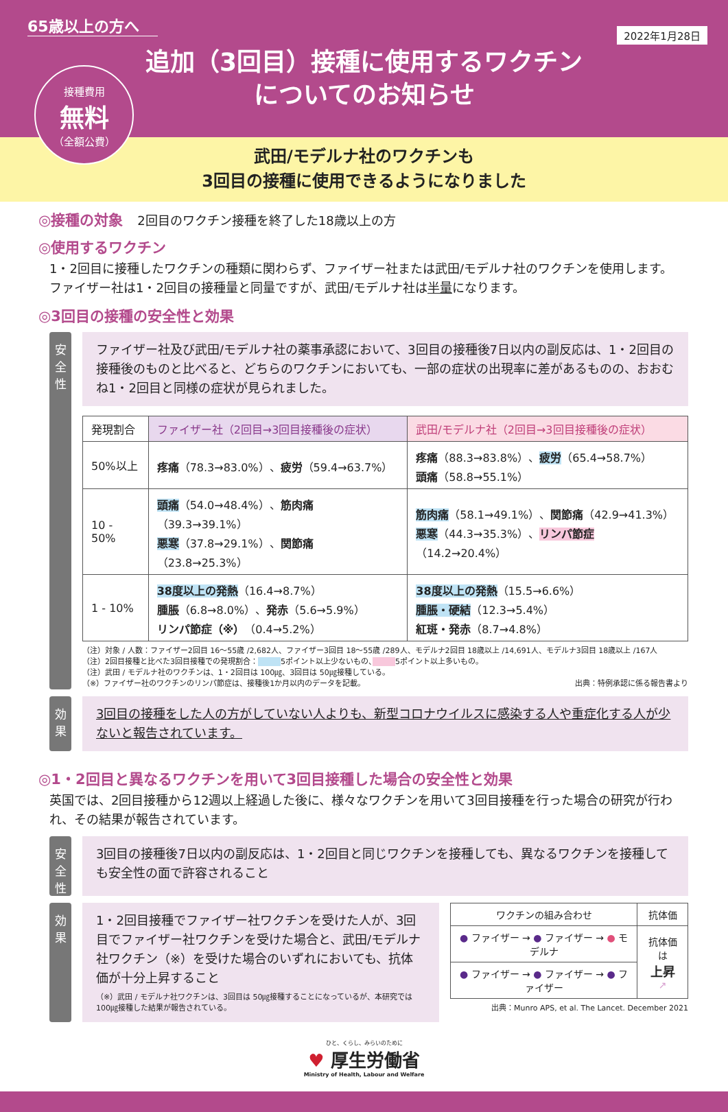65歳以上の方へ
2022年1月28日
接種費用 無料 （全額公費）
追加（3回目）接種に使用するワクチン
についてのお知らせ
武田/モデルナ社のワクチンも
3回目の接種に使用できるようになりました
◎接種の対象　2回目のワクチン接種を終了した18歳以上の方
◎使用するワクチン
1・2回目に接種したワクチンの種類に関わらず、ファイザー社または武田/モデルナ社のワクチンを使用します。ファイザー社は1・2回目の接種量と同量ですが、武田/モデルナ社は半量になります。
◎3回目の接種の安全性と効果
安全性
ファイザー社及び武田/モデルナ社の薬事承認において、3回目の接種後7日以内の副反応は、1・2回目の接種後のものと比べると、どちらのワクチンにおいても、一部の症状の出現率に差があるものの、おおむね1・2回目と同様の症状が見られました。
| 発現割合 | ファイザー社（2回目→3回目接種後の症状） | 武田/モデルナ社（2回目→3回目接種後の症状） |
| --- | --- | --- |
| 50%以上 | 疼痛 （78.3→83.0%）、 疲労 （59.4→63.7%） | 疼痛 （88.3→83.8%）、 疲労 （65.4→58.7%） 頭痛 （58.8→55.1%） |
| 10 - 50% | 頭痛 （54.0→48.4%）、 筋肉痛 （39.3→39.1%） 悪寒 （37.8→29.1%）、 関節痛 （23.8→25.3%） | 筋肉痛 （58.1→49.1%）、 関節痛 （42.9→41.3%） 悪寒 （44.3→35.3%）、 リンパ節症 （14.2→20.4%） |
| 1 - 10% | 38度以上の発熱 （16.4→8.7%） 腫脹 （6.8→8.0%）、 発赤 （5.6→5.9%） リンパ節症（※） （0.4→5.2%） | 38度以上の発熱 （15.5→6.6%） 腫脹・硬結 （12.3→5.4%） 紅斑・発赤 （8.7→4.8%） |
（注）対象 / 人数：ファイザー2回目 16～55歳 /2,682人、ファイザー3回目 18～55歳 /289人、モデルナ2回目 18歳以上 /14,691人、モデルナ3回目 18歳以上 /167人
（注）2回目接種と比べた3回目接種での発現割合：　　　 5ポイント以上少ないもの、　　　 5ポイント以上多いもの。
（注）武田 / モデルナ社のワクチンは、1・2回目は 100㎍、3回目は 50㎍接種している。
（※）ファイザー社のワクチンのリンパ節症は、接種後1か月以内のデータを記載。 出典：特例承認に係る報告書より
効果
3回目の接種をした人の方がしていない人よりも、新型コロナウイルスに感染する人や重症化する人が少ないと報告されています。
◎1・2回目と異なるワクチンを用いて3回目接種した場合の安全性と効果
英国では、2回目接種から12週以上経過した後に、様々なワクチンを用いて3回目接種を行った場合の研究が行われ、その結果が報告されています。
安全性
3回目の接種後7日以内の副反応は、1・2回目と同じワクチンを接種しても、異なるワクチンを接種しても安全性の面で許容されること
効果
1・2回目接種でファイザー社ワクチンを受けた人が、3回目でファイザー社ワクチンを受けた場合と、武田/モデルナ社ワクチン（※）を受けた場合のいずれにおいても、抗体価が十分上昇すること
（※）武田 / モデルナ社ワクチンは、3回目は 50㎍接種することになっているが、本研究では100㎍接種した結果が報告されている。
| ワクチンの組み合わせ | 抗体価 |
| --- | --- |
| ● ファイザー → ● ファイザー → ● モデルナ | 抗体価は 上昇 ↗ |
| ● ファイザー → ● ファイザー → ● ファイザー | |
出典：Munro APS, et al. The Lancet. December 2021
ひと、くらし、みらいのために
♥ 厚生労働省
Ministry of Health, Labour and Welfare